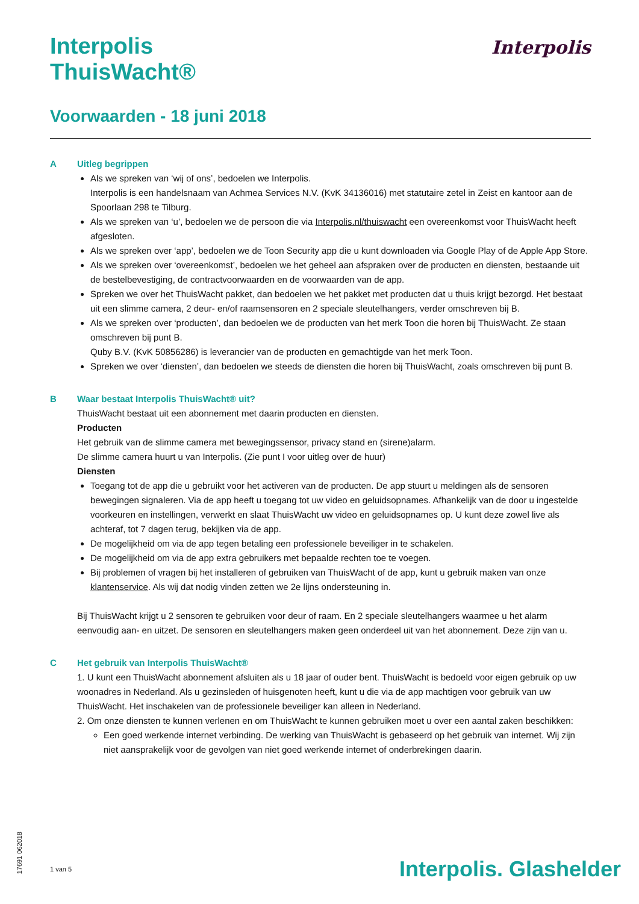Interpolis
ThuisWacht®
Voorwaarden - 18 juni 2018
Interpolis
A Uitleg begrippen
Als we spreken van ‘wij of ons’, bedoelen we Interpolis.
Interpolis is een handelsnaam van Achmea Services N.V. (KvK 34136016) met statutaire zetel in Zeist en kantoor aan de Spoorlaan 298 te Tilburg.
Als we spreken van ‘u’, bedoelen we de persoon die via Interpolis.nl/thuiswacht een overeenkomst voor ThuisWacht heeft afgesloten.
Als we spreken over ‘app’, bedoelen we de Toon Security app die u kunt downloaden via Google Play of de Apple App Store.
Als we spreken over ‘overeenkomst’, bedoelen we het geheel aan afspraken over de producten en diensten, bestaande uit de bestelbevestiging, de contractvoorwaarden en de voorwaarden van de app.
Spreken we over het ThuisWacht pakket, dan bedoelen we het pakket met producten dat u thuis krijgt bezorgd. Het bestaat uit een slimme camera, 2 deur- en/of raamsensoren en 2 speciale sleutelhangers, verder omschreven bij B.
Als we spreken over ‘producten’, dan bedoelen we de producten van het merk Toon die horen bij ThuisWacht. Ze staan omschreven bij punt B.
Quby B.V. (KvK 50856286) is leverancier van de producten en gemachtigde van het merk Toon.
Spreken we over ‘diensten’, dan bedoelen we steeds de diensten die horen bij ThuisWacht, zoals omschreven bij punt B.
B Waar bestaat Interpolis ThuisWacht® uit?
ThuisWacht bestaat uit een abonnement met daarin producten en diensten.
Producten
Het gebruik van de slimme camera met bewegingssensor, privacy stand en (sirene)alarm.
De slimme camera huurt u van Interpolis. (Zie punt I voor uitleg over de huur)
Diensten
Toegang tot de app die u gebruikt voor het activeren van de producten. De app stuurt u meldingen als de sensoren bewegingen signaleren. Via de app heeft u toegang tot uw video en geluidsopnames. Afhankelijk van de door u ingestelde voorkeuren en instellingen, verwerkt en slaat ThuisWacht uw video en geluidsopnames op. U kunt deze zowel live als achteraf, tot 7 dagen terug, bekijken via de app.
De mogelijkheid om via de app tegen betaling een professionele beveiliger in te schakelen.
De mogelijkheid om via de app extra gebruikers met bepaalde rechten toe te voegen.
Bij problemen of vragen bij het installeren of gebruiken van ThuisWacht of de app, kunt u gebruik maken van onze klantenservice. Als wij dat nodig vinden zetten we 2e lijns ondersteuning in.
Bij ThuisWacht krijgt u 2 sensoren te gebruiken voor deur of raam. En 2 speciale sleutelhangers waarmee u het alarm eenvoudig aan- en uitzet. De sensoren en sleutelhangers maken geen onderdeel uit van het abonnement. Deze zijn van u.
C Het gebruik van Interpolis ThuisWacht®
1. U kunt een ThuisWacht abonnement afsluiten als u 18 jaar of ouder bent. ThuisWacht is bedoeld voor eigen gebruik op uw woonadres in Nederland. Als u gezinsleden of huisgenoten heeft, kunt u die via de app machtigen voor gebruik van uw ThuisWacht. Het inschakelen van de professionele beveiliger kan alleen in Nederland.
2. Om onze diensten te kunnen verlenen en om ThuisWacht te kunnen gebruiken moet u over een aantal zaken beschikken:
Een goed werkende internet verbinding. De werking van ThuisWacht is gebaseerd op het gebruik van internet. Wij zijn niet aansprakelijk voor de gevolgen van niet goed werkende internet of onderbrekingen daarin.
17691 062018
1 van 5 Interpolis. Glashelder